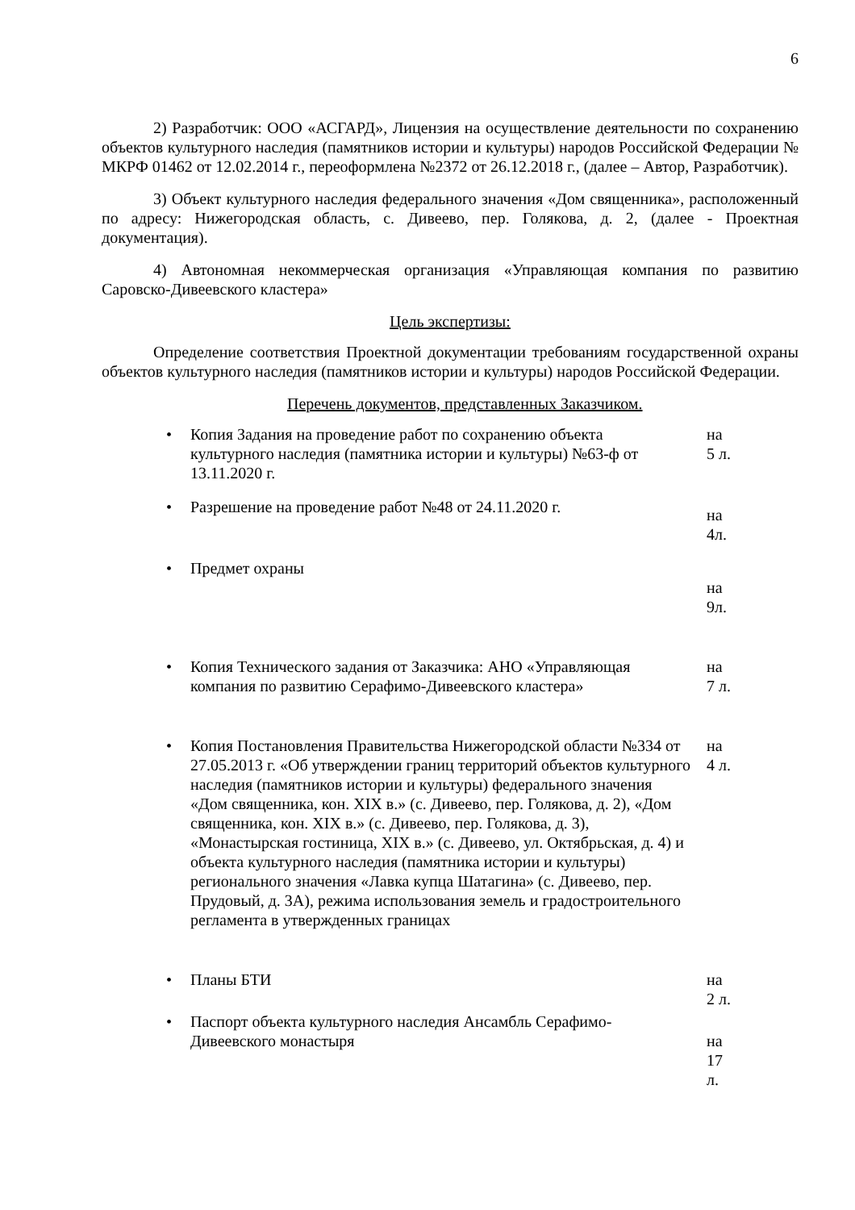6
2) Разработчик: ООО «АСГАРД», Лицензия на осуществление деятельности по сохранению объектов культурного наследия (памятников истории и культуры) народов Российской Федерации № МКРФ 01462 от 12.02.2014 г., переоформлена №2372 от 26.12.2018 г., (далее – Автор, Разработчик).
3) Объект культурного наследия федерального значения «Дом священника», расположенный по адресу: Нижегородская область, с. Дивеево, пер. Голякова, д. 2, (далее - Проектная документация).
4) Автономная некоммерческая организация «Управляющая компания по развитию Саровско-Дивеевского кластера»
Цель экспертизы:
Определение соответствия Проектной документации требованиям государственной охраны объектов культурного наследия (памятников истории и культуры) народов Российской Федерации.
Перечень документов, представленных Заказчиком.
| • | Копия Задания на проведение работ по сохранению объекта культурного наследия (памятника истории и культуры) №63-ф от 13.11.2020 г. | на 5 л. |
| • | Разрешение на проведение работ №48 от 24.11.2020 г. | на 4л. |
| • | Предмет охраны | на 9л. |
| • | Копия Технического задания от Заказчика: АНО «Управляющая компания по развитию Серафимо-Дивеевского кластера» | на 7 л. |
| • | Копия Постановления Правительства Нижегородской области №334 от 27.05.2013 г. «Об утверждении границ территорий объектов культурного наследия (памятников истории и культуры) федерального значения «Дом священника, кон. XIX в.» (с. Дивеево, пер. Голякова, д. 2), «Дом священника, кон. XIX в.» (с. Дивеево, пер. Голякова, д. 3), «Монастырская гостиница, XIX в.» (с. Дивеево, ул. Октябрьская, д. 4) и объекта культурного наследия (памятника истории и культуры) регионального значения «Лавка купца Шатагина» (с. Дивеево, пер. Прудовый, д. 3А), режима использования земель и градостроительного регламента в утвержденных границах | на 4 л. |
| • | Планы БТИ | на 2 л. |
| • | Паспорт объекта культурного наследия Ансамбль Серафимо-Дивеевского монастыря | на 17 л. |